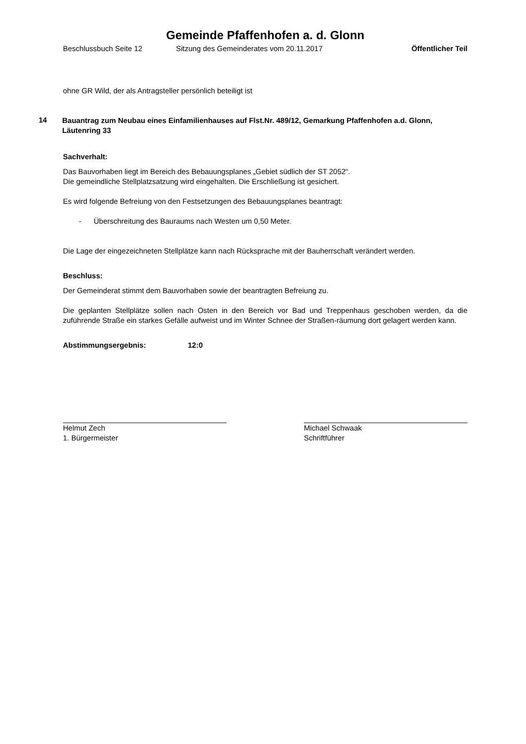Gemeinde Pfaffenhofen a. d. Glonn
Beschlussbuch Seite 12 Sitzung des Gemeinderates vom 20.11.2017 Öffentlicher Teil
ohne GR Wild, der als Antragsteller persönlich beteiligt ist
14
Bauantrag zum Neubau eines Einfamilienhauses auf Flst.Nr. 489/12, Gemarkung Pfaffenhofen a.d. Glonn, Läutenring 33
Sachverhalt:
Das Bauvorhaben liegt im Bereich des Bebauungsplanes „Gebiet südlich der ST 2052“.
Die gemeindliche Stellplatzsatzung wird eingehalten. Die Erschließung ist gesichert.
Es wird folgende Befreiung von den Festsetzungen des Bebauungsplanes beantragt:
- Überschreitung des Bauraums nach Westen um 0,50 Meter.
Die Lage der eingezeichneten Stellplätze kann nach Rücksprache mit der Bauherrschaft verändert werden.
Beschluss:
Der Gemeinderat stimmt dem Bauvorhaben sowie der beantragten Befreiung zu.
Die geplanten Stellplätze sollen nach Osten in den Bereich vor Bad und Treppenhaus geschoben werden, da die zuführende Straße ein starkes Gefälle aufweist und im Winter Schnee der Straßen-räumung dort gelagert werden kann.
Abstimmungsergebnis: 12:0
Helmut Zech
1. Bürgermeister
Michael Schwaak
Schriftführer